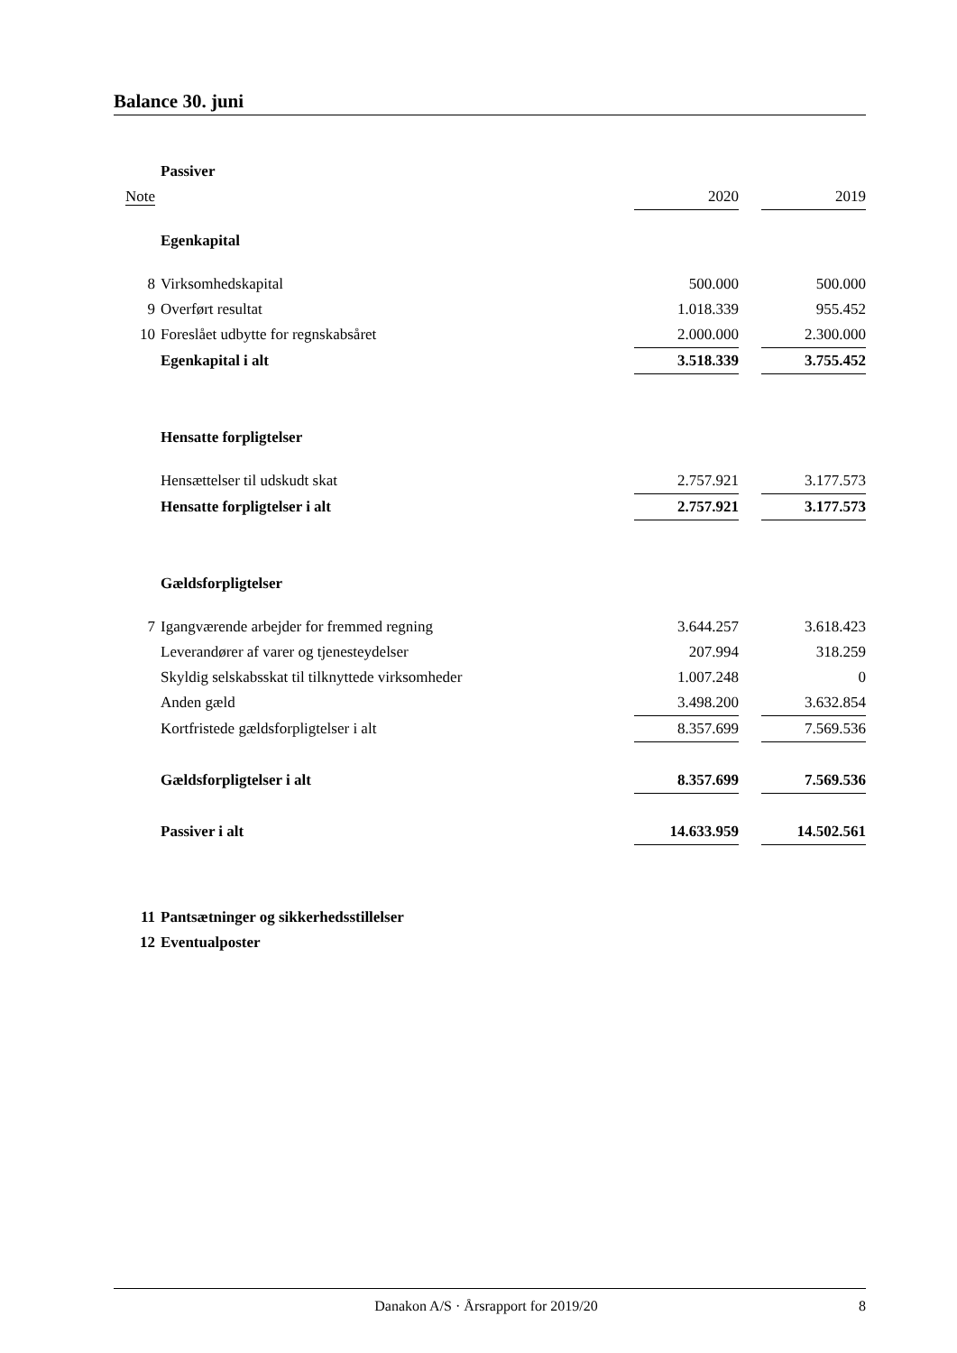Balance 30. juni
| | Passiver | | | |
| Note | | 2020 | | 2019 |
| | Egenkapital | | | |
| 8 | Virksomhedskapital | 500.000 | | 500.000 |
| 9 | Overført resultat | 1.018.339 | | 955.452 |
| 10 | Foreslået udbytte for regnskabsåret | 2.000.000 | | 2.300.000 |
| | Egenkapital i alt | 3.518.339 | | 3.755.452 |
| | Hensatte forpligtelser | | | |
| | Hensættelser til udskudt skat | 2.757.921 | | 3.177.573 |
| | Hensatte forpligtelser i alt | 2.757.921 | | 3.177.573 |
| | Gældsforpligtelser | | | |
| 7 | Igangværende arbejder for fremmed regning | 3.644.257 | | 3.618.423 |
| | Leverandører af varer og tjenesteydelser | 207.994 | | 318.259 |
| | Skyldig selskabsskat til tilknyttede virksomheder | 1.007.248 | | 0 |
| | Anden gæld | 3.498.200 | | 3.632.854 |
| | Kortfristede gældsforpligtelser i alt | 8.357.699 | | 7.569.536 |
| | Gældsforpligtelser i alt | 8.357.699 | | 7.569.536 |
| | Passiver i alt | 14.633.959 | | 14.502.561 |
| 11 | Pantsætninger og sikkerhedsstillelser | | | |
| 12 | Eventualposter | | | |
Danakon A/S · Årsrapport for 2019/20 8